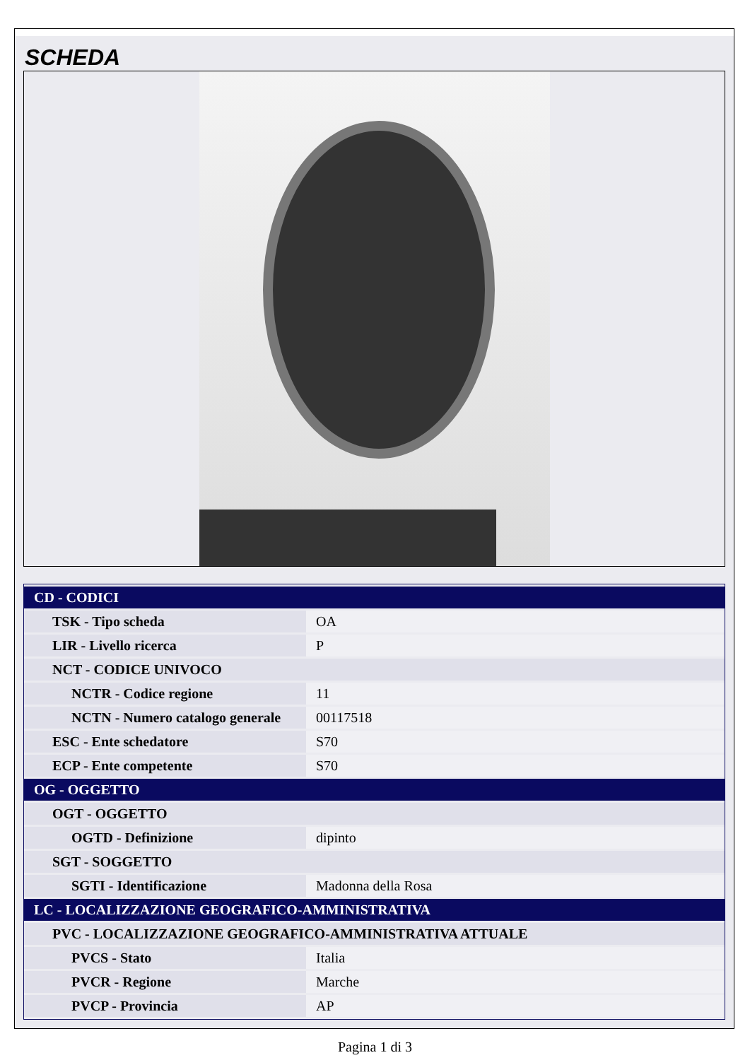SCHEDA
| CD - CODICI | |
| TSK - Tipo scheda | OA |
| LIR - Livello ricerca | P |
| NCT - CODICE UNIVOCO | |
| NCTR - Codice regione | 11 |
| NCTN - Numero catalogo generale | 00117518 |
| ESC - Ente schedatore | S70 |
| ECP - Ente competente | S70 |
| OG - OGGETTO | |
| OGT - OGGETTO | |
| OGTD - Definizione | dipinto |
| SGT - SOGGETTO | |
| SGTI - Identificazione | Madonna della Rosa |
| LC - LOCALIZZAZIONE GEOGRAFICO-AMMINISTRATIVA | |
| PVC - LOCALIZZAZIONE GEOGRAFICO-AMMINISTRATIVA ATTUALE | |
| PVCS - Stato | Italia |
| PVCR - Regione | Marche |
| PVCP - Provincia | AP |
Pagina 1 di 3